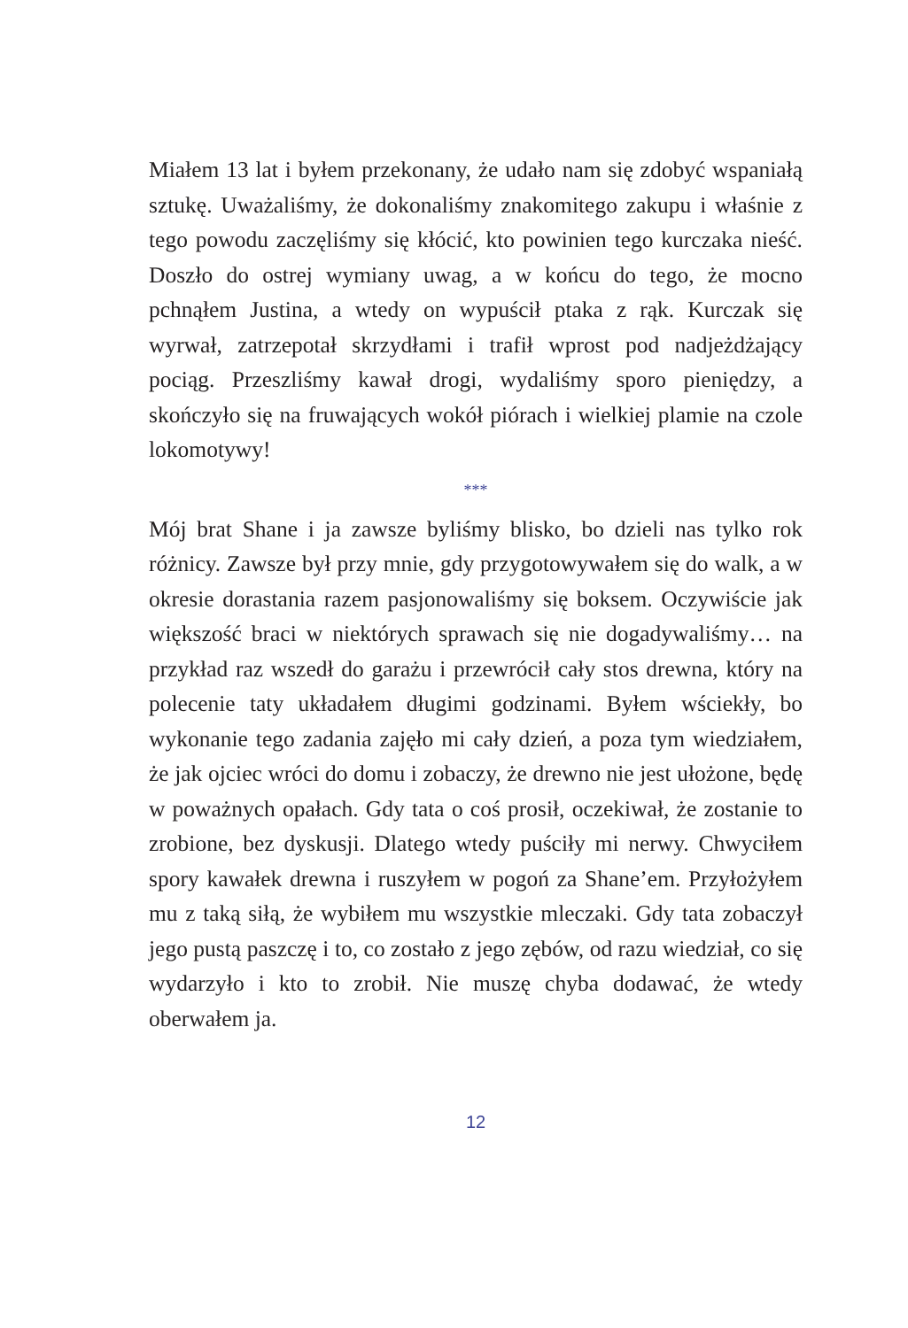Miałem 13 lat i byłem przekonany, że udało nam się zdobyć wspaniałą sztukę. Uważaliśmy, że dokonaliśmy znakomitego zakupu i właśnie z tego powodu zaczęliśmy się kłócić, kto powinien tego kurczaka nieść. Doszło do ostrej wymiany uwag, a w końcu do tego, że mocno pchnąłem Justina, a wtedy on wypuścił ptaka z rąk. Kurczak się wyrwał, zatrzepotał skrzydłami i trafił wprost pod nadjeżdżający pociąg. Przeszliśmy kawał drogi, wydaliśmy sporo pieniędzy, a skończyło się na fruwających wokół piórach i wielkiej plamie na czole lokomotywy!
***
Mój brat Shane i ja zawsze byliśmy blisko, bo dzieli nas tylko rok różnicy. Zawsze był przy mnie, gdy przygotowywałem się do walk, a w okresie dorastania razem pasjonowaliśmy się boksem. Oczywiście jak większość braci w niektórych sprawach się nie dogadywaliśmy… na przykład raz wszedł do garażu i przewrócił cały stos drewna, który na polecenie taty układałem długimi godzinami. Byłem wściekły, bo wykonanie tego zadania zajęło mi cały dzień, a poza tym wiedziałem, że jak ojciec wróci do domu i zobaczy, że drewno nie jest ułożone, będę w poważnych opałach. Gdy tata o coś prosił, oczekiwał, że zostanie to zrobione, bez dyskusji. Dlatego wtedy puściły mi nerwy. Chwyciłem spory kawałek drewna i ruszyłem w pogoń za Shane’em. Przyłożyłem mu z taką siłą, że wybiłem mu wszystkie mleczaki. Gdy tata zobaczył jego pustą paszczę i to, co zostało z jego zębów, od razu wiedział, co się wydarzyło i kto to zrobił. Nie muszę chyba dodawać, że wtedy oberwałem ja.
12